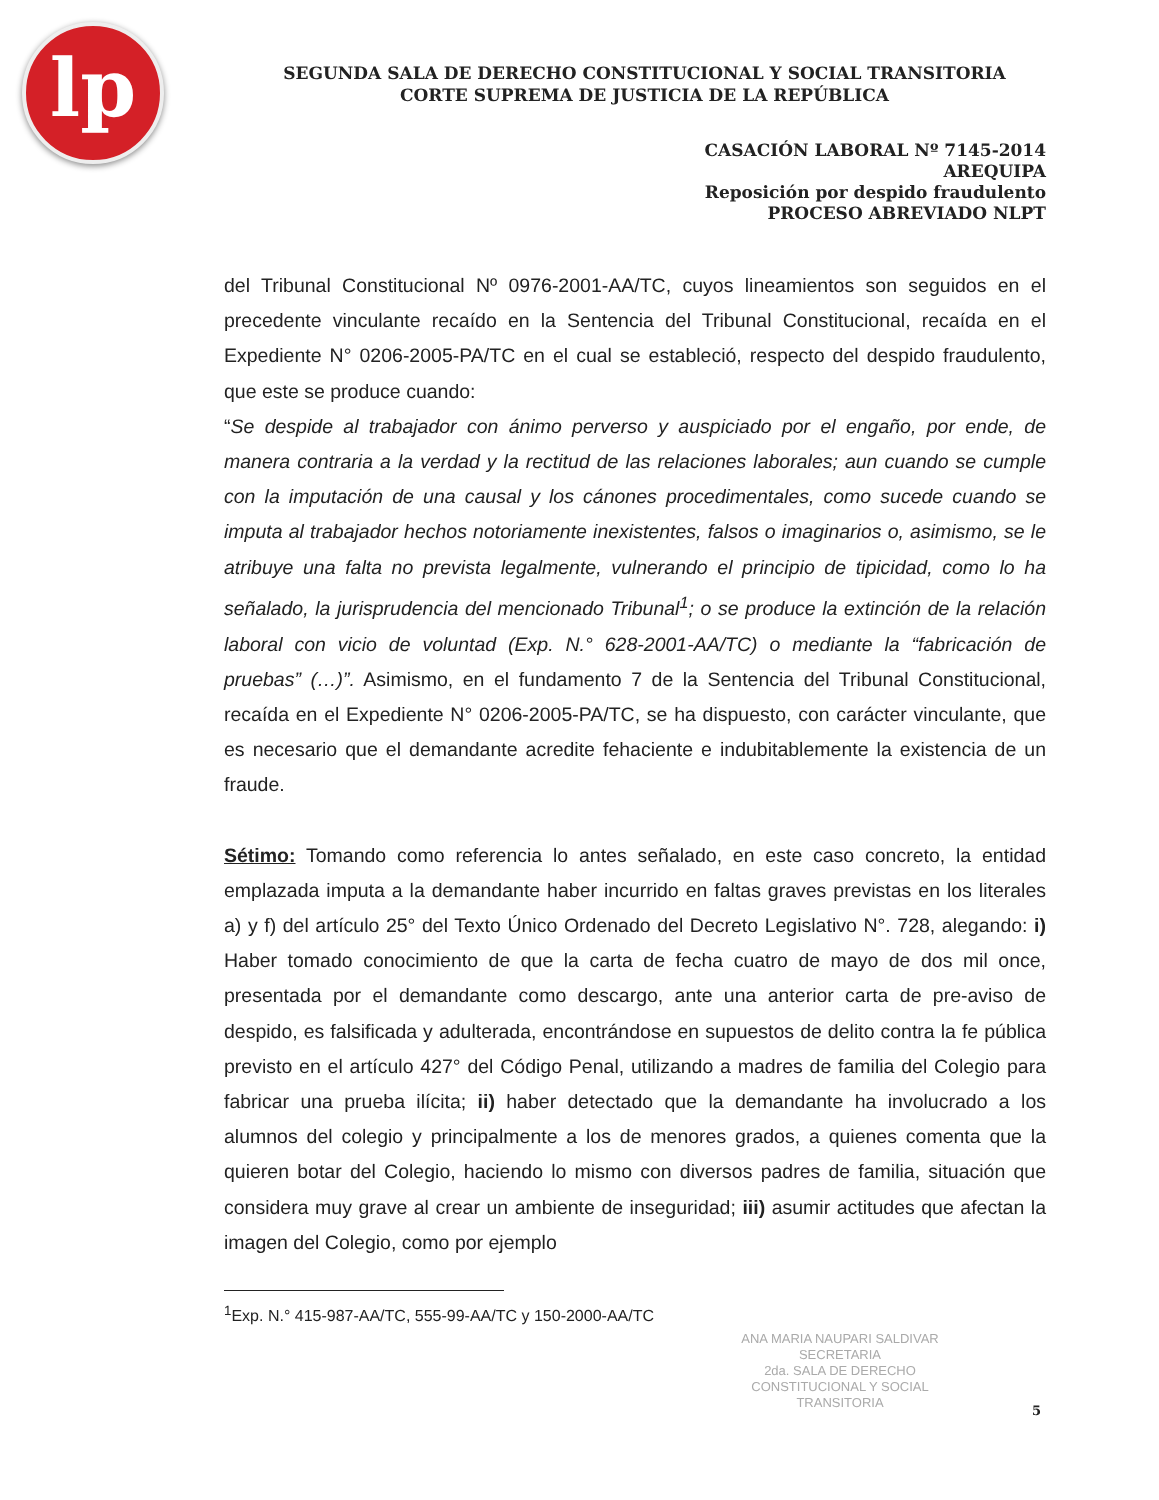lp
SEGUNDA SALA DE DERECHO CONSTITUCIONAL Y SOCIAL TRANSITORIA
CORTE SUPREMA DE JUSTICIA DE LA REPÚBLICA
CASACIÓN LABORAL Nº 7145-2014
AREQUIPA
Reposición por despido fraudulento
PROCESO ABREVIADO NLPT
del Tribunal Constitucional Nº 0976-2001-AA/TC, cuyos lineamientos son seguidos en el precedente vinculante recaído en la Sentencia del Tribunal Constitucional, recaída en el Expediente N° 0206-2005-PA/TC en el cual se estableció, respecto del despido fraudulento, que este se produce cuando:
“Se despide al trabajador con ánimo perverso y auspiciado por el engaño, por ende, de manera contraria a la verdad y la rectitud de las relaciones laborales; aun cuando se cumple con la imputación de una causal y los cánones procedimentales, como sucede cuando se imputa al trabajador hechos notoriamente inexistentes, falsos o imaginarios o, asimismo, se le atribuye una falta no prevista legalmente, vulnerando el principio de tipicidad, como lo ha señalado, la jurisprudencia del mencionado Tribunal<sup>1</sup>; o se produce la extinción de la relación laboral con vicio de voluntad (Exp. N.° 628-2001-AA/TC) o mediante la “fabricación de pruebas” (…)”. Asimismo, en el fundamento 7 de la Sentencia del Tribunal Constitucional, recaída en el Expediente N° 0206-2005-PA/TC, se ha dispuesto, con carácter vinculante, que es necesario que el demandante acredite fehaciente e indubitablemente la existencia de un fraude.
Sétimo: Tomando como referencia lo antes señalado, en este caso concreto, la entidad emplazada imputa a la demandante haber incurrido en faltas graves previstas en los literales a) y f) del artículo 25° del Texto Único Ordenado del Decreto Legislativo N°. 728, alegando: i) Haber tomado conocimiento de que la carta de fecha cuatro de mayo de dos mil once, presentada por el demandante como descargo, ante una anterior carta de pre-aviso de despido, es falsificada y adulterada, encontrándose en supuestos de delito contra la fe pública previsto en el artículo 427° del Código Penal, utilizando a madres de familia del Colegio para fabricar una prueba ilícita; ii) haber detectado que la demandante ha involucrado a los alumnos del colegio y principalmente a los de menores grados, a quienes comenta que la quieren botar del Colegio, haciendo lo mismo con diversos padres de familia, situación que considera muy grave al crear un ambiente de inseguridad; iii) asumir actitudes que afectan la imagen del Colegio, como por ejemplo
<sup>1</sup> Exp. N.° 415-987-AA/TC, 555-99-AA/TC y 150-2000-AA/TC
ANA MARIA NAUPARI SALDIVAR
SECRETARIA
2da. SALA DE DERECHO
CONSTITUCIONAL Y SOCIAL TRANSITORIA
5